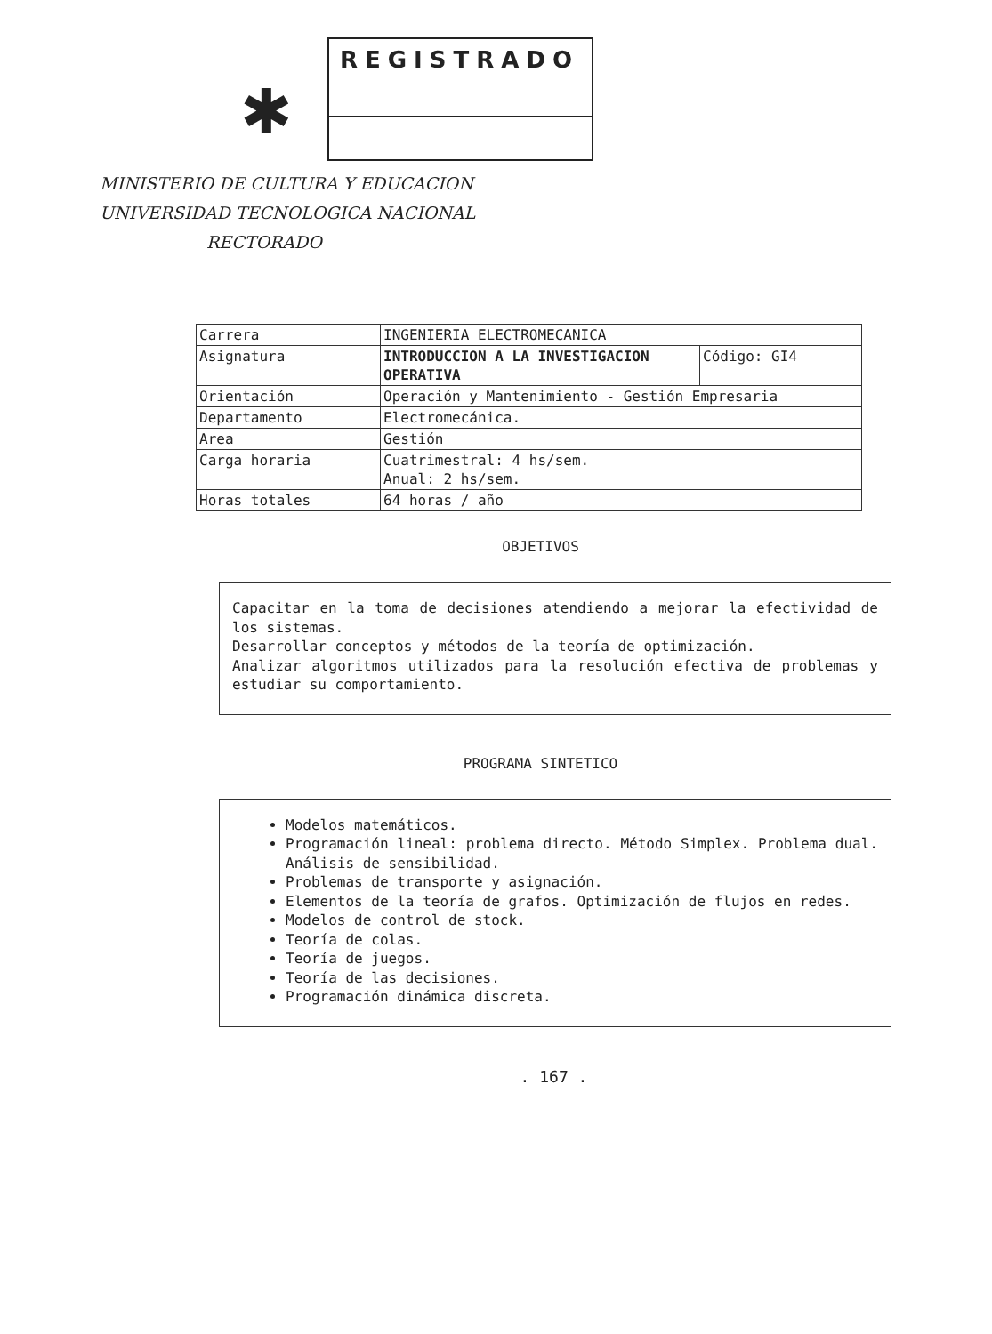✱
REGISTRADO
MINISTERIO DE CULTURA Y EDUCACION
UNIVERSIDAD TECNOLOGICA NACIONAL
RECTORADO
| Carrera | INGENIERIA ELECTROMECANICA | |
| Asignatura | INTRODUCCION A LA INVESTIGACION OPERATIVA | Código: GI4 |
| Orientación | Operación y Mantenimiento - Gestión Empresaria | |
| Departamento | Electromecánica. | |
| Area | Gestión | |
| Carga horaria | Cuatrimestral: 4 hs/sem. Anual: 2 hs/sem. | |
| Horas totales | 64 horas / año | |
OBJETIVOS
Capacitar en la toma de decisiones atendiendo a mejorar la efectividad de los sistemas.
Desarrollar conceptos y métodos de la teoría de optimización.
Analizar algoritmos utilizados para la resolución efectiva de problemas y estudiar su comportamiento.
PROGRAMA SINTETICO
Modelos matemáticos.
Programación lineal: problema directo. Método Simplex. Problema dual. Análisis de sensibilidad.
Problemas de transporte y asignación.
Elementos de la teoría de grafos. Optimización de flujos en redes.
Modelos de control de stock.
Teoría de colas.
Teoría de juegos.
Teoría de las decisiones.
Programación dinámica discreta.
. 167 .